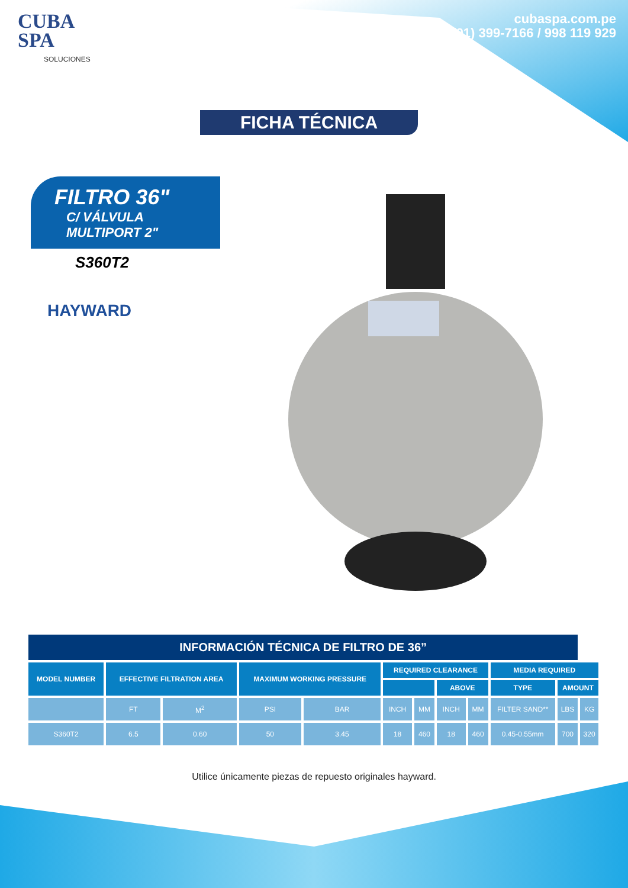CUBA
SPA
SOLUCIONES
cubaspa.com.pe
(01) 399-7166 / 998 119 929
FICHA TÉCNICA
FILTRO 36"
C/ VÁLVULA
MULTIPORT 2"
S360T2
HAYWARD
| INFORMACIÓN TÉCNICA DE FILTRO DE 36” | | | | | | | | | | | |
| --- | --- | --- | --- | --- | --- | --- | --- | --- | --- | --- | --- |
| MODEL NUMBER | EFFECTIVE FILTRATION AREA | | MAXIMUM WORKING PRESSURE | | REQUIRED CLEARANCE | | | | MEDIA REQUIRED | | |
| | | | | | | | ABOVE | | TYPE | AMOUNT | |
| | FT | M<sup>2</sup> | PSI | BAR | INCH | MM | INCH | MM | FILTER SAND** | LBS | KG |
| S360T2 | 6.5 | 0.60 | 50 | 3.45 | 18 | 460 | 18 | 460 | 0.45-0.55mm | 700 | 320 |
Utilice únicamente piezas de repuesto originales hayward.